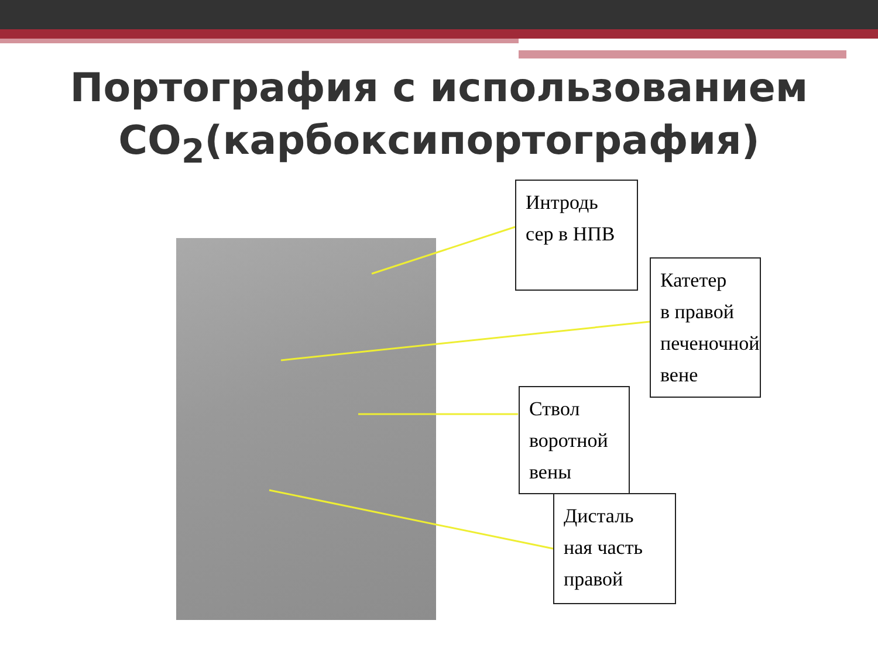Портография с использованием
CO<sub>2</sub>(карбоксипортография)
Интродь
сер в НПВ
Катетер
в правой
печеночной вене
Ствол
воротной
вены
Дисталь
ная часть
правой